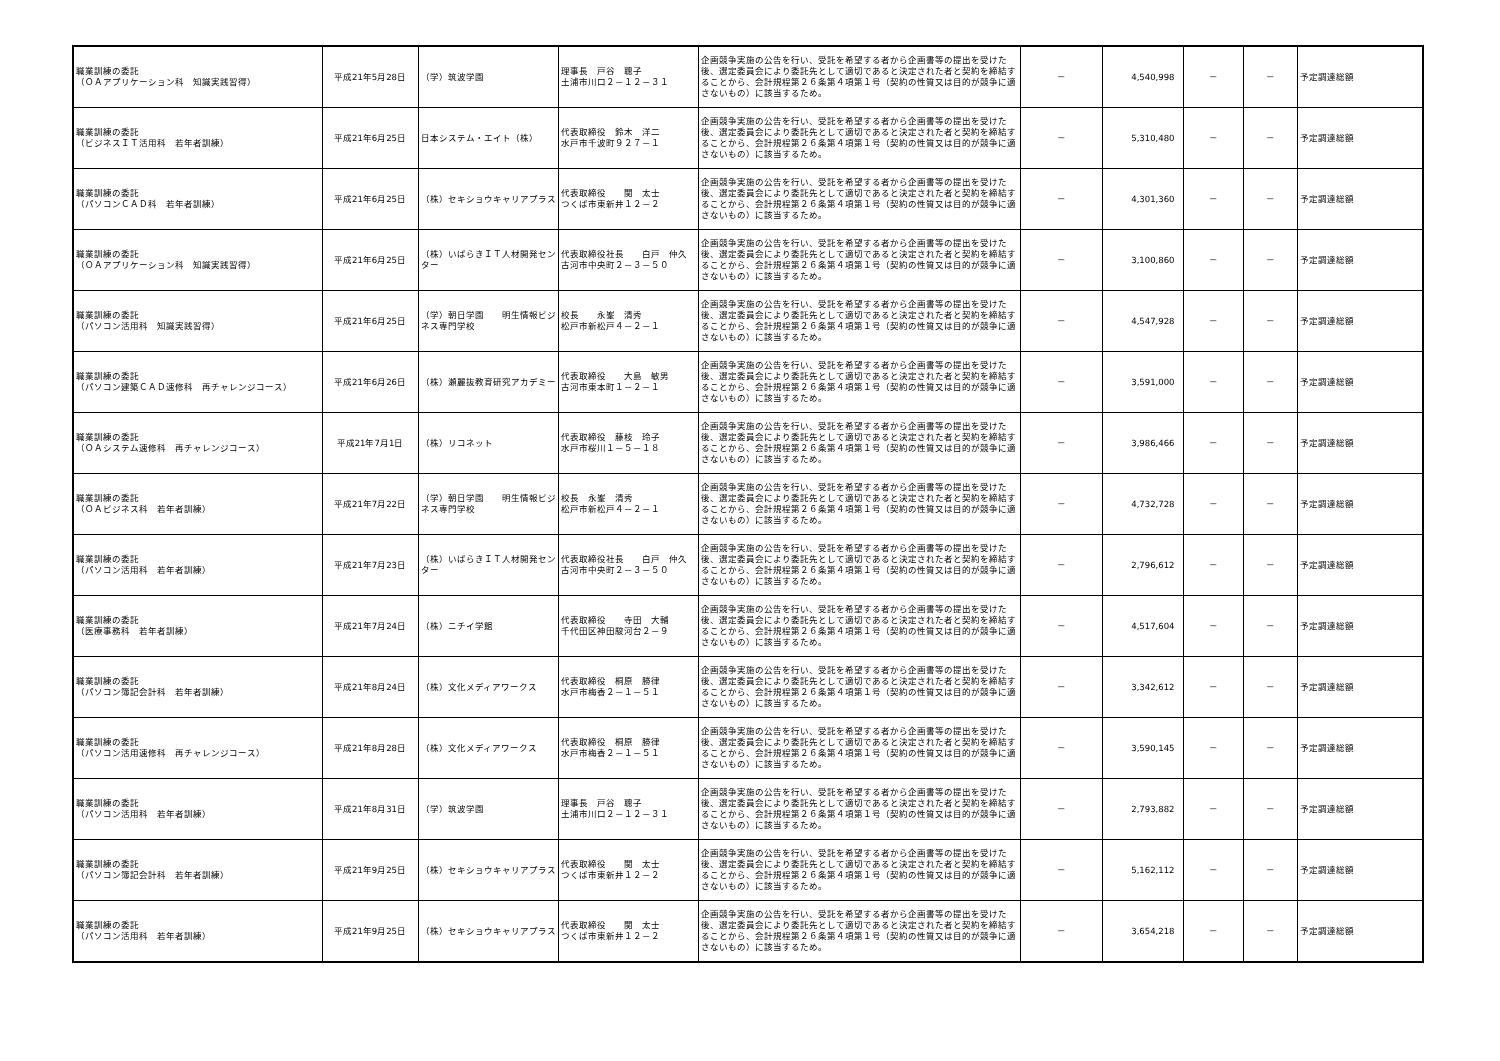| 職業訓練の委託 （ＯＡアプリケーション科 知識実践習得） | 平成21年5月28日 | （学）筑波学園 | 理事長 戸谷 聰子 土浦市川口２－１２－３１ | 企画競争実施の公告を行い、受託を希望する者から企画書等の提出を受けた後、選定委員会により委託先として適切であると決定された者と契約を締結することから、会計規程第２６条第４項第１号（契約の性質又は目的が競争に適さないもの）に該当するため。 | － | 4,540,998 | － | － | 予定調達総額 |
| 職業訓練の委託 （ビジネスＩＴ活用科 若年者訓練） | 平成21年6月25日 | 日本システム・エイト（株） | 代表取締役 鈴木 洋二 水戸市千波町９２７－１ | 企画競争実施の公告を行い、受託を希望する者から企画書等の提出を受けた後、選定委員会により委託先として適切であると決定された者と契約を締結することから、会計規程第２６条第４項第１号（契約の性質又は目的が競争に適さないもの）に該当するため。 | － | 5,310,480 | － | － | 予定調達総額 |
| 職業訓練の委託 （パソコンＣＡＤ科 若年者訓練） | 平成21年6月25日 | （株）セキショウキャリアプラス | 代表取締役 関 太士 つくば市東新井１２－２ | 企画競争実施の公告を行い、受託を希望する者から企画書等の提出を受けた後、選定委員会により委託先として適切であると決定された者と契約を締結することから、会計規程第２６条第４項第１号（契約の性質又は目的が競争に適さないもの）に該当するため。 | － | 4,301,360 | － | － | 予定調達総額 |
| 職業訓練の委託 （ＯＡアプリケーション科 知識実践習得） | 平成21年6月25日 | （株）いばらきＩＴ人材開発センター | 代表取締役社長 白戸 仲久 古河市中央町２－３－５０ | 企画競争実施の公告を行い、受託を希望する者から企画書等の提出を受けた後、選定委員会により委託先として適切であると決定された者と契約を締結することから、会計規程第２６条第４項第１号（契約の性質又は目的が競争に適さないもの）に該当するため。 | － | 3,100,860 | － | － | 予定調達総額 |
| 職業訓練の委託 （パソコン活用科 知識実践習得） | 平成21年6月25日 | （学）朝日学園 明生情報ビジネス専門学校 | 校長 永峯 清秀 松戸市新松戸４－２－１ | 企画競争実施の公告を行い、受託を希望する者から企画書等の提出を受けた後、選定委員会により委託先として適切であると決定された者と契約を締結することから、会計規程第２６条第４項第１号（契約の性質又は目的が競争に適さないもの）に該当するため。 | － | 4,547,928 | － | － | 予定調達総額 |
| 職業訓練の委託 （パソコン建築ＣＡＤ速修科 再チャレンジコース） | 平成21年6月26日 | （株）瀬麗抜教育研究アカデミー | 代表取締役 大島 敏男 古河市東本町１－２－１ | 企画競争実施の公告を行い、受託を希望する者から企画書等の提出を受けた後、選定委員会により委託先として適切であると決定された者と契約を締結することから、会計規程第２６条第４項第１号（契約の性質又は目的が競争に適さないもの）に該当するため。 | － | 3,591,000 | － | － | 予定調達総額 |
| 職業訓練の委託 （ＯＡシステム速修科 再チャレンジコース） | 平成21年7月1日 | （株）リコネット | 代表取締役 藤枝 玲子 水戸市桜川１－５－１８ | 企画競争実施の公告を行い、受託を希望する者から企画書等の提出を受けた後、選定委員会により委託先として適切であると決定された者と契約を締結することから、会計規程第２６条第４項第１号（契約の性質又は目的が競争に適さないもの）に該当するため。 | － | 3,986,466 | － | － | 予定調達総額 |
| 職業訓練の委託 （ＯＡビジネス科 若年者訓練） | 平成21年7月22日 | （学）朝日学園 明生情報ビジネス専門学校 | 校長 永峯 清秀 松戸市新松戸４－２－１ | 企画競争実施の公告を行い、受託を希望する者から企画書等の提出を受けた後、選定委員会により委託先として適切であると決定された者と契約を締結することから、会計規程第２６条第４項第１号（契約の性質又は目的が競争に適さないもの）に該当するため。 | － | 4,732,728 | － | － | 予定調達総額 |
| 職業訓練の委託 （パソコン活用科 若年者訓練） | 平成21年7月23日 | （株）いばらきＩＴ人材開発センター | 代表取締役社長 白戸 仲久 古河市中央町２－３－５０ | 企画競争実施の公告を行い、受託を希望する者から企画書等の提出を受けた後、選定委員会により委託先として適切であると決定された者と契約を締結することから、会計規程第２６条第４項第１号（契約の性質又は目的が競争に適さないもの）に該当するため。 | － | 2,796,612 | － | － | 予定調達総額 |
| 職業訓練の委託 （医療事務科 若年者訓練） | 平成21年7月24日 | （株）ニチイ学館 | 代表取締役 寺田 大輔 千代田区神田駿河台２－９ | 企画競争実施の公告を行い、受託を希望する者から企画書等の提出を受けた後、選定委員会により委託先として適切であると決定された者と契約を締結することから、会計規程第２６条第４項第１号（契約の性質又は目的が競争に適さないもの）に該当するため。 | － | 4,517,604 | － | － | 予定調達総額 |
| 職業訓練の委託 （パソコン簿記会計科 若年者訓練） | 平成21年8月24日 | （株）文化メディアワークス | 代表取締役 桐原 勝律 水戸市梅香２－１－５１ | 企画競争実施の公告を行い、受託を希望する者から企画書等の提出を受けた後、選定委員会により委託先として適切であると決定された者と契約を締結することから、会計規程第２６条第４項第１号（契約の性質又は目的が競争に適さないもの）に該当するため。 | － | 3,342,612 | － | － | 予定調達総額 |
| 職業訓練の委託 （パソコン活用速修科 再チャレンジコース） | 平成21年8月28日 | （株）文化メディアワークス | 代表取締役 桐原 勝律 水戸市梅香２－１－５１ | 企画競争実施の公告を行い、受託を希望する者から企画書等の提出を受けた後、選定委員会により委託先として適切であると決定された者と契約を締結することから、会計規程第２６条第４項第１号（契約の性質又は目的が競争に適さないもの）に該当するため。 | － | 3,590,145 | － | － | 予定調達総額 |
| 職業訓練の委託 （パソコン活用科 若年者訓練） | 平成21年8月31日 | （学）筑波学園 | 理事長 戸谷 聰子 土浦市川口２－１２－３１ | 企画競争実施の公告を行い、受託を希望する者から企画書等の提出を受けた後、選定委員会により委託先として適切であると決定された者と契約を締結することから、会計規程第２６条第４項第１号（契約の性質又は目的が競争に適さないもの）に該当するため。 | － | 2,793,882 | － | － | 予定調達総額 |
| 職業訓練の委託 （パソコン簿記会計科 若年者訓練） | 平成21年9月25日 | （株）セキショウキャリアプラス | 代表取締役 関 太士 つくば市東新井１２－２ | 企画競争実施の公告を行い、受託を希望する者から企画書等の提出を受けた後、選定委員会により委託先として適切であると決定された者と契約を締結することから、会計規程第２６条第４項第１号（契約の性質又は目的が競争に適さないもの）に該当するため。 | － | 5,162,112 | － | － | 予定調達総額 |
| 職業訓練の委託 （パソコン活用科 若年者訓練） | 平成21年9月25日 | （株）セキショウキャリアプラス | 代表取締役 関 太士 つくば市東新井１２－２ | 企画競争実施の公告を行い、受託を希望する者から企画書等の提出を受けた後、選定委員会により委託先として適切であると決定された者と契約を締結することから、会計規程第２６条第４項第１号（契約の性質又は目的が競争に適さないもの）に該当するため。 | － | 3,654,218 | － | － | 予定調達総額 |